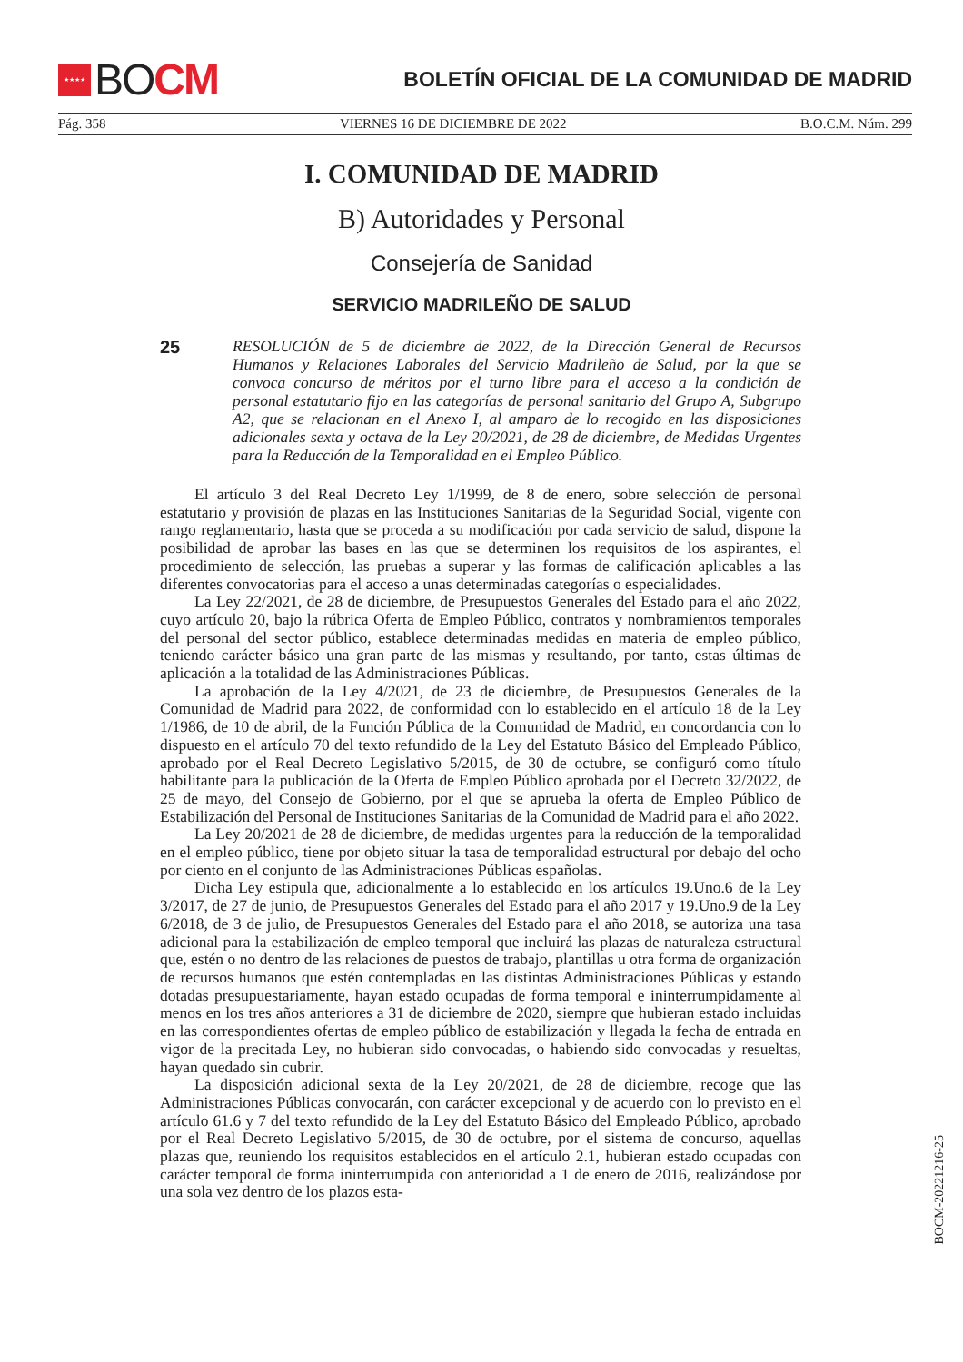★★★★
BO CM
BOLETÍN OFICIAL DE LA COMUNIDAD DE MADRID
Pág. 358 VIERNES 16 DE DICIEMBRE DE 2022 B.O.C.M. Núm. 299
I. COMUNIDAD DE MADRID
B) Autoridades y Personal
Consejería de Sanidad
SERVICIO MADRILEÑO DE SALUD
25
RESOLUCIÓN de 5 de diciembre de 2022, de la Dirección General de Recursos Humanos y Relaciones Laborales del Servicio Madrileño de Salud, por la que se convoca concurso de méritos por el turno libre para el acceso a la condición de personal estatutario fijo en las categorías de personal sanitario del Grupo A, Subgrupo A2, que se relacionan en el Anexo I, al amparo de lo recogido en las disposiciones adicionales sexta y octava de la Ley 20/2021, de 28 de diciembre, de Medidas Urgentes para la Reducción de la Temporalidad en el Empleo Público.
El artículo 3 del Real Decreto Ley 1/1999, de 8 de enero, sobre selección de personal estatutario y provisión de plazas en las Instituciones Sanitarias de la Seguridad Social, vigente con rango reglamentario, hasta que se proceda a su modificación por cada servicio de salud, dispone la posibilidad de aprobar las bases en las que se determinen los requisitos de los aspirantes, el procedimiento de selección, las pruebas a superar y las formas de calificación aplicables a las diferentes convocatorias para el acceso a unas determinadas categorías o especialidades.
La Ley 22/2021, de 28 de diciembre, de Presupuestos Generales del Estado para el año 2022, cuyo artículo 20, bajo la rúbrica Oferta de Empleo Público, contratos y nombramientos temporales del personal del sector público, establece determinadas medidas en materia de empleo público, teniendo carácter básico una gran parte de las mismas y resultando, por tanto, estas últimas de aplicación a la totalidad de las Administraciones Públicas.
La aprobación de la Ley 4/2021, de 23 de diciembre, de Presupuestos Generales de la Comunidad de Madrid para 2022, de conformidad con lo establecido en el artículo 18 de la Ley 1/1986, de 10 de abril, de la Función Pública de la Comunidad de Madrid, en concordancia con lo dispuesto en el artículo 70 del texto refundido de la Ley del Estatuto Básico del Empleado Público, aprobado por el Real Decreto Legislativo 5/2015, de 30 de octubre, se configuró como título habilitante para la publicación de la Oferta de Empleo Público aprobada por el Decreto 32/2022, de 25 de mayo, del Consejo de Gobierno, por el que se aprueba la oferta de Empleo Público de Estabilización del Personal de Instituciones Sanitarias de la Comunidad de Madrid para el año 2022.
La Ley 20/2021 de 28 de diciembre, de medidas urgentes para la reducción de la temporalidad en el empleo público, tiene por objeto situar la tasa de temporalidad estructural por debajo del ocho por ciento en el conjunto de las Administraciones Públicas españolas.
Dicha Ley estipula que, adicionalmente a lo establecido en los artículos 19.Uno.6 de la Ley 3/2017, de 27 de junio, de Presupuestos Generales del Estado para el año 2017 y 19.Uno.9 de la Ley 6/2018, de 3 de julio, de Presupuestos Generales del Estado para el año 2018, se autoriza una tasa adicional para la estabilización de empleo temporal que incluirá las plazas de naturaleza estructural que, estén o no dentro de las relaciones de puestos de trabajo, plantillas u otra forma de organización de recursos humanos que estén contempladas en las distintas Administraciones Públicas y estando dotadas presupuestariamente, hayan estado ocupadas de forma temporal e ininterrumpidamente al menos en los tres años anteriores a 31 de diciembre de 2020, siempre que hubieran estado incluidas en las correspondientes ofertas de empleo público de estabilización y llegada la fecha de entrada en vigor de la precitada Ley, no hubieran sido convocadas, o habiendo sido convocadas y resueltas, hayan quedado sin cubrir.
La disposición adicional sexta de la Ley 20/2021, de 28 de diciembre, recoge que las Administraciones Públicas convocarán, con carácter excepcional y de acuerdo con lo previsto en el artículo 61.6 y 7 del texto refundido de la Ley del Estatuto Básico del Empleado Público, aprobado por el Real Decreto Legislativo 5/2015, de 30 de octubre, por el sistema de concurso, aquellas plazas que, reuniendo los requisitos establecidos en el artículo 2.1, hubieran estado ocupadas con carácter temporal de forma ininterrumpida con anterioridad a 1 de enero de 2016, realizándose por una sola vez dentro de los plazos esta-
BOCM-20221216-25